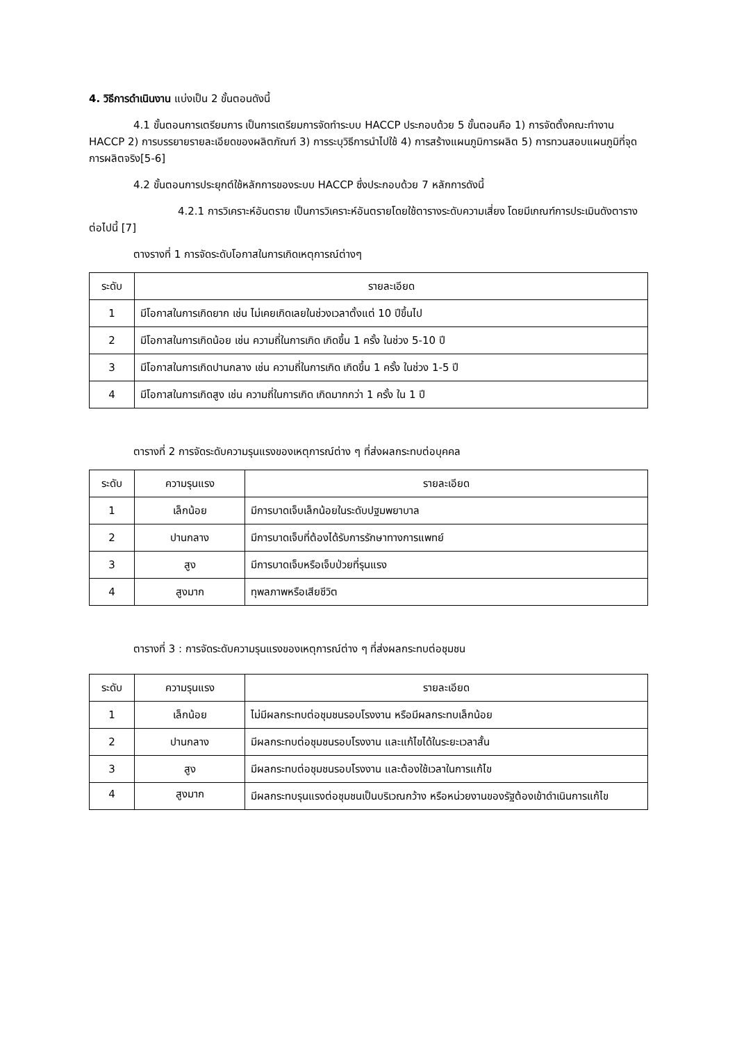4. วิธีการดำเนินงาน แบ่งเป็น 2 ขั้นตอนดังนี้
4.1 ขั้นตอนการเตรียมการ เป็นการเตรียมการจัดทำระบบ HACCP ประกอบด้วย 5 ขั้นตอนคือ 1) การจัดตั้งคณะทำงาน HACCP 2) การบรรยายรายละเอียดของผลิตภัณฑ์ 3) การระบุวิธีการนำไปใช้ 4) การสร้างแผนภูมิการผลิต 5) การทวนสอบแผนภูมิที่จุดการผลิตจริง[5-6]
4.2 ขั้นตอนการประยุกต์ใช้หลักการของระบบ HACCP ซึ่งประกอบด้วย 7 หลักการดังนี้
4.2.1 การวิเคราะห์อันตราย เป็นการวิเคราะห์อันตรายโดยใช้ตารางระดับความเสี่ยง โดยมีเกณฑ์การประเมินดังตารางต่อไปนี้ [7]
ตางรางที่ 1 การจัดระดับโอกาสในการเกิดเหตุการณ์ต่างๆ
| ระดับ | รายละเอียด |
| --- | --- |
| 1 | มีโอกาสในการเกิดยาก เช่น ไม่เคยเกิดเลยในช่วงเวลาตั้งแต่ 10 ปีขึ้นไป |
| 2 | มีโอกาสในการเกิดน้อย เช่น ความถี่ในการเกิด เกิดขึ้น 1 ครั้ง ในช่วง 5-10 ปี |
| 3 | มีโอกาสในการเกิดปานกลาง เช่น ความถี่ในการเกิด เกิดขึ้น 1 ครั้ง ในช่วง 1-5 ปี |
| 4 | มีโอกาสในการเกิดสูง เช่น ความถี่ในการเกิด เกิดมากกว่า 1 ครั้ง ใน 1 ปี |
ตารางที่ 2 การจัดระดับความรุนแรงของเหตุการณ์ต่าง ๆ ที่ส่งผลกระทบต่อบุคคล
| ระดับ | ความรุนแรง | รายละเอียด |
| --- | --- | --- |
| 1 | เล็กน้อย | มีการบาดเจ็บเล็กน้อยในระดับปฐมพยาบาล |
| 2 | ปานกลาง | มีการบาดเจ็บที่ต้องได้รับการรักษาทางการแพทย์ |
| 3 | สูง | มีการบาดเจ็บหรือเจ็บป่วยที่รุนแรง |
| 4 | สูงมาก | ทุพลภาพหรือเสียชีวิต |
ตารางที่ 3 : การจัดระดับความรุนแรงของเหตุการณ์ต่าง ๆ ที่ส่งผลกระทบต่อชุมชน
| ระดับ | ความรุนแรง | รายละเอียด |
| --- | --- | --- |
| 1 | เล็กน้อย | ไม่มีผลกระทบต่อชุมชนรอบโรงงาน หรือมีผลกระทบเล็กน้อย |
| 2 | ปานกลาง | มีผลกระทบต่อชุมชนรอบโรงงาน และแก้ไขได้ในระยะเวลาสั้น |
| 3 | สูง | มีผลกระทบต่อชุมชนรอบโรงงาน และต้องใช้เวลาในการแก้ไข |
| 4 | สูงมาก | มีผลกระทบรุนแรงต่อชุมชนเป็นบริเวณกว้าง หรือหน่วยงานของรัฐต้องเข้าดำเนินการแก้ไข |